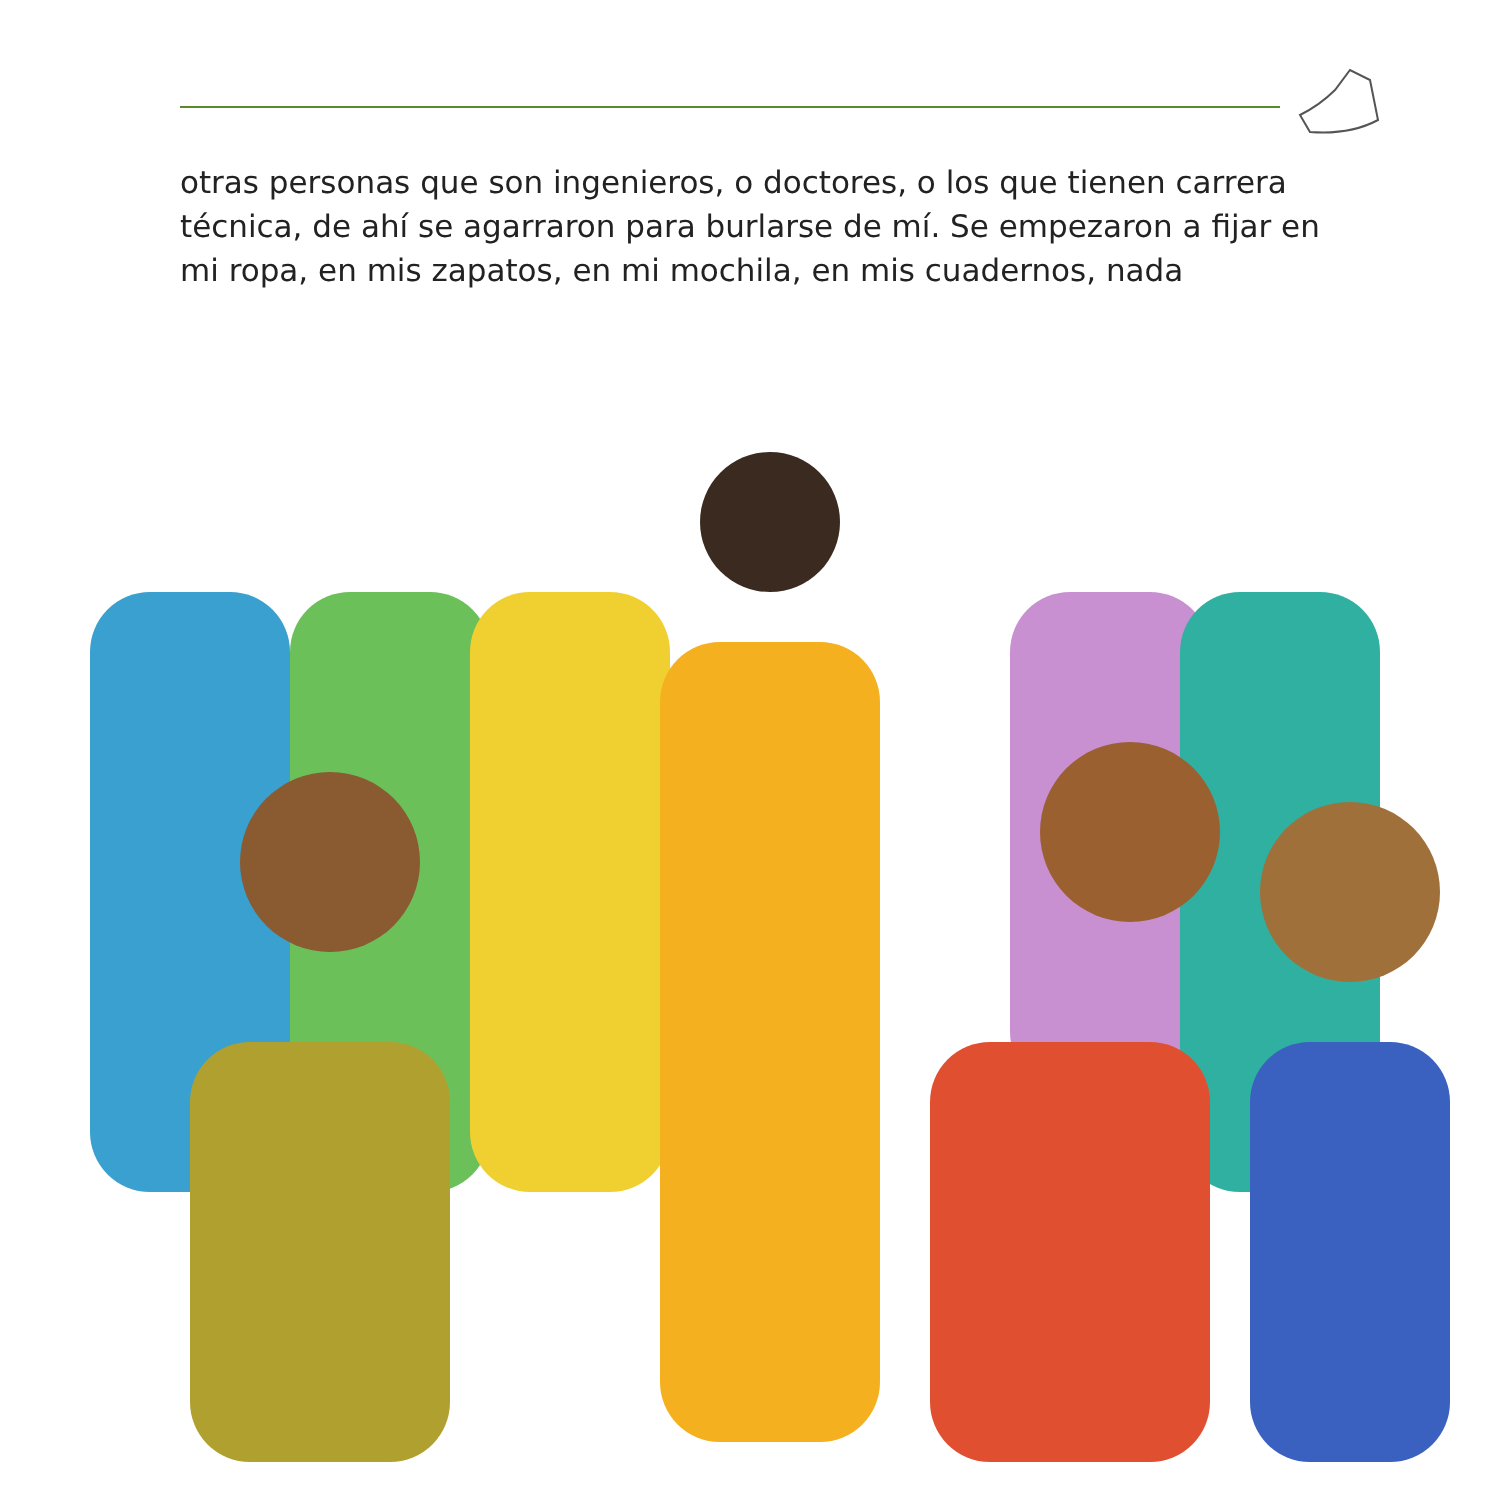otras personas que son ingenieros, o doctores, o los que tienen carrera técnica, de ahí se agarraron para burlarse de mí. Se empezaron a fijar en mi ropa, en mis zapatos, en mi mochila, en mis cuadernos, nada